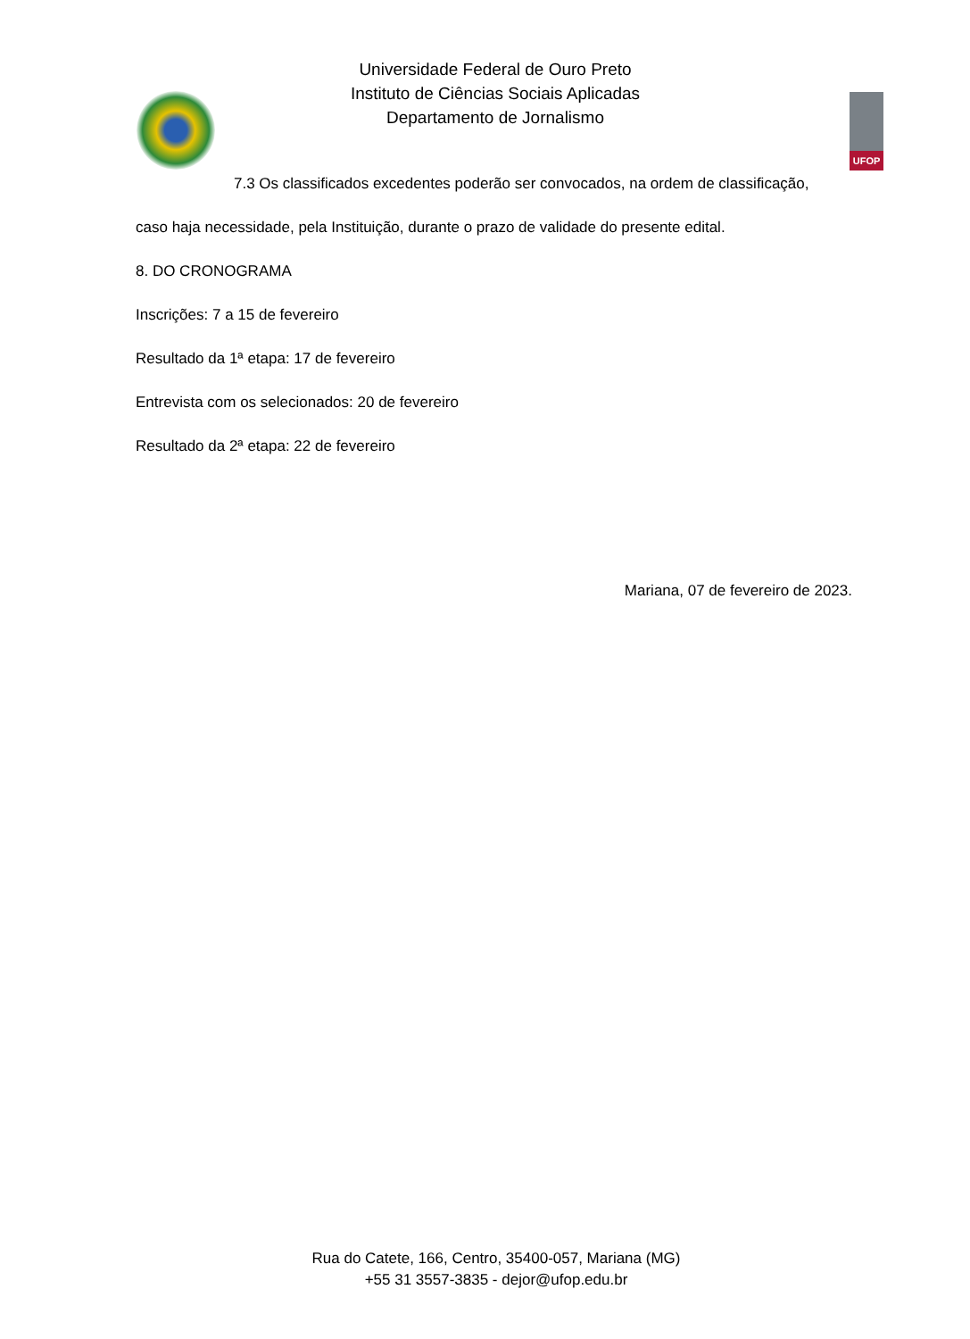Universidade Federal de Ouro Preto
Instituto de Ciências Sociais Aplicadas
Departamento de Jornalismo
UFOP
7.3 Os classificados excedentes poderão ser convocados, na ordem de classificação,
caso haja necessidade, pela Instituição, durante o prazo de validade do presente edital.
8. DO CRONOGRAMA
Inscrições: 7 a 15 de fevereiro
Resultado da 1ª etapa: 17 de fevereiro
Entrevista com os selecionados: 20 de fevereiro
Resultado da 2ª etapa: 22 de fevereiro
Mariana, 07 de fevereiro de 2023.
Rua do Catete, 166, Centro, 35400-057, Mariana (MG)
+55 31 3557-3835 - dejor@ufop.edu.br